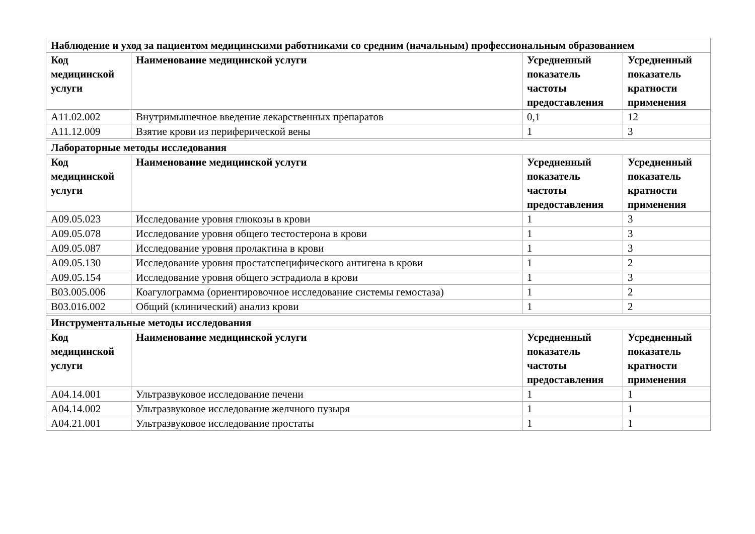| Наблюдение и уход за пациентом медицинскими работниками со средним (начальным) профессиональным образованием | | | |
| --- | --- | --- | --- |
| Код медицинской услуги | Наименование медицинской услуги | Усредненный показатель частоты предоставления | Усредненный показатель кратности применения |
| A11.02.002 | Внутримышечное введение лекарственных препаратов | 0,1 | 12 |
| A11.12.009 | Взятие крови из периферической вены | 1 | 3 |
| Лабораторные методы исследования | | | |
| --- | --- | --- | --- |
| Код медицинской услуги | Наименование медицинской услуги | Усредненный показатель частоты предоставления | Усредненный показатель кратности применения |
| A09.05.023 | Исследование уровня глюкозы в крови | 1 | 3 |
| A09.05.078 | Исследование уровня общего тестостерона в крови | 1 | 3 |
| A09.05.087 | Исследование уровня пролактина в крови | 1 | 3 |
| A09.05.130 | Исследование уровня простатспецифического антигена в крови | 1 | 2 |
| A09.05.154 | Исследование уровня общего эстрадиола в крови | 1 | 3 |
| B03.005.006 | Коагулограмма (ориентировочное исследование системы гемостаза) | 1 | 2 |
| B03.016.002 | Общий (клинический) анализ крови | 1 | 2 |
| Инструментальные методы исследования | | | |
| --- | --- | --- | --- |
| Код медицинской услуги | Наименование медицинской услуги | Усредненный показатель частоты предоставления | Усредненный показатель кратности применения |
| A04.14.001 | Ультразвуковое исследование печени | 1 | 1 |
| A04.14.002 | Ультразвуковое исследование желчного пузыря | 1 | 1 |
| A04.21.001 | Ультразвуковое исследование простаты | 1 | 1 |